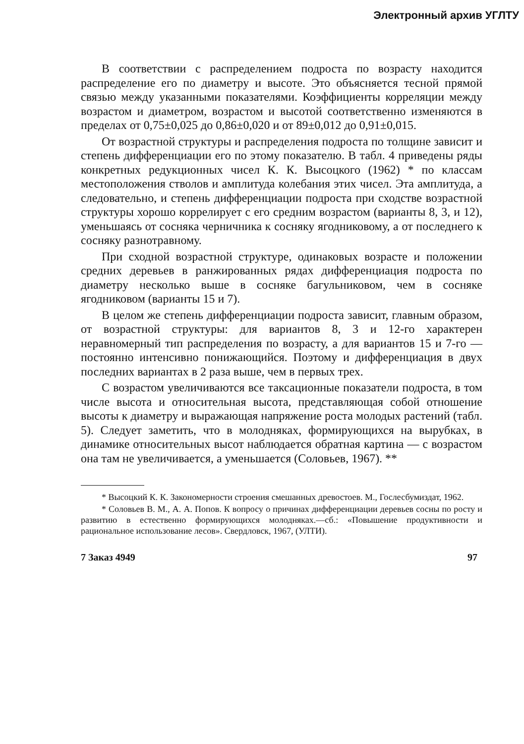Электронный архив УГЛТУ
В соответствии с распределением подроста по возрасту находится распределение его по диаметру и высоте. Это объясняется тесной прямой связью между указанными показателями. Коэффициенты корреляции между возрастом и диаметром, возрастом и высотой соответственно изменяются в пределах от 0,75±0,025 до 0,86±0,020 и от 89±0,012 до 0,91±0,015.
От возрастной структуры и распределения подроста по толщине зависит и степень дифференциации его по этому показателю. В табл. 4 приведены ряды конкретных редукционных чисел К. К. Высоцкого (1962) * по классам местоположения стволов и амплитуда колебания этих чисел. Эта амплитуда, а следовательно, и степень дифференциации подроста при сходстве возрастной структуры хорошо коррелирует с его средним возрастом (варианты 8, 3, и 12), уменьшаясь от сосняка черничника к сосняку ягодниковому, а от последнего к сосняку разнотравному.
При сходной возрастной структуре, одинаковых возрасте и положении средних деревьев в ранжированных рядах дифференциация подроста по диаметру несколько выше в сосняке багульниковом, чем в сосняке ягодниковом (варианты 15 и 7).
В целом же степень дифференциации подроста зависит, главным образом, от возрастной структуры: для вариантов 8, 3 и 12-го характерен неравномерный тип распределения по возрасту, а для вариантов 15 и 7-го — постоянно интенсивно понижающийся. Поэтому и дифференциация в двух последних вариантах в 2 раза выше, чем в первых трех.
С возрастом увеличиваются все таксационные показатели подроста, в том числе высота и относительная высота, представляющая собой отношение высоты к диаметру и выражающая напряжение роста молодых растений (табл. 5). Следует заметить, что в молодняках, формирующихся на вырубках, в динамике относительных высот наблюдается обратная картина — с возрастом она там не увеличивается, а уменьшается (Соловьев, 1967). **
* Высоцкий К. К. Закономерности строения смешанных древостоев. М., Гослесбумиздат, 1962.
* Соловьев В. М., А. А. Попов. К вопросу о причинах дифференциации деревьев сосны по росту и развитию в естественно формирующихся молодняках.—сб.: «Повышение продуктивности и рациональное использование лесов». Свердловск, 1967, (УЛТИ).
7 Заказ 4949 97